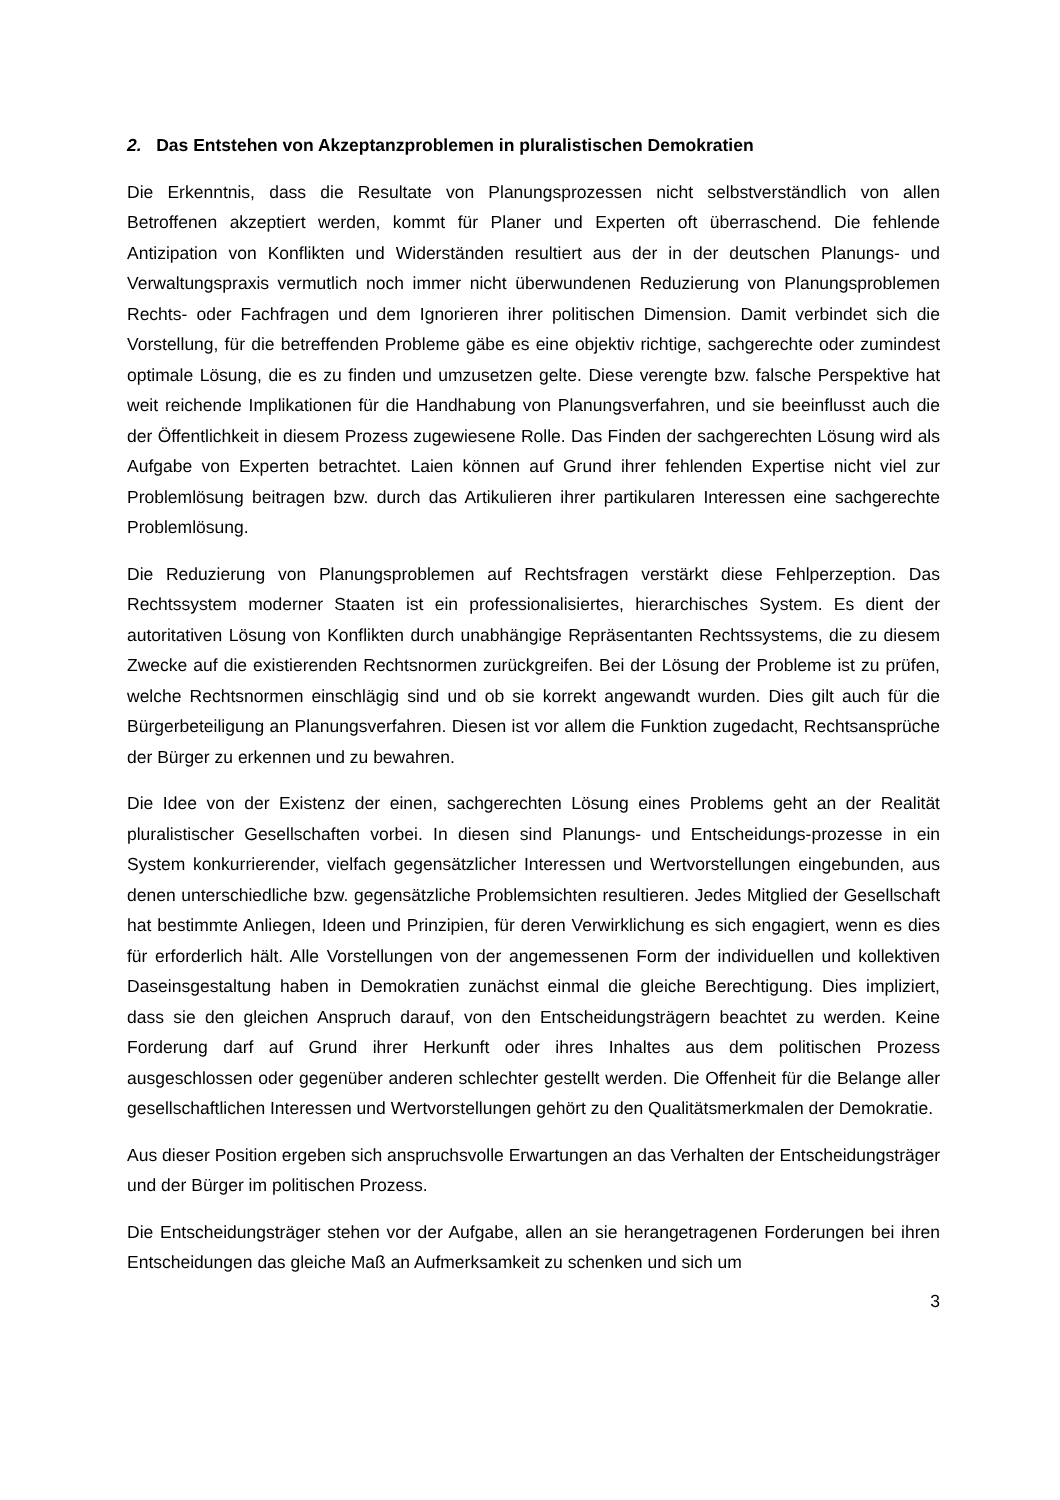2. Das Entstehen von Akzeptanzproblemen in pluralistischen Demokratien
Die Erkenntnis, dass die Resultate von Planungsprozessen nicht selbstverständlich von allen Betroffenen akzeptiert werden, kommt für Planer und Experten oft überraschend. Die fehlende Antizipation von Konflikten und Widerständen resultiert aus der in der deutschen Planungs- und Verwaltungspraxis vermutlich noch immer nicht überwundenen Reduzierung von Planungsproblemen Rechts- oder Fachfragen und dem Ignorieren ihrer politischen Dimension. Damit verbindet sich die Vorstellung, für die betreffenden Probleme gäbe es eine objektiv richtige, sachgerechte oder zumindest optimale Lösung, die es zu finden und umzusetzen gelte. Diese verengte bzw. falsche Perspektive hat weit reichende Implikationen für die Handhabung von Planungsverfahren, und sie beeinflusst auch die der Öffentlichkeit in diesem Prozess zugewiesene Rolle. Das Finden der sachgerechten Lösung wird als Aufgabe von Experten betrachtet. Laien können auf Grund ihrer fehlenden Expertise nicht viel zur Problemlösung beitragen bzw. durch das Artikulieren ihrer partikularen Interessen eine sachgerechte Problemlösung.
Die Reduzierung von Planungsproblemen auf Rechtsfragen verstärkt diese Fehlperzeption. Das Rechtssystem moderner Staaten ist ein professionalisiertes, hierarchisches System. Es dient der autoritativen Lösung von Konflikten durch unabhängige Repräsentanten Rechtssystems, die zu diesem Zwecke auf die existierenden Rechtsnormen zurückgreifen. Bei der Lösung der Probleme ist zu prüfen, welche Rechtsnormen einschlägig sind und ob sie korrekt angewandt wurden. Dies gilt auch für die Bürgerbeteiligung an Planungsverfahren. Diesen ist vor allem die Funktion zugedacht, Rechtsansprüche der Bürger zu erkennen und zu bewahren.
Die Idee von der Existenz der einen, sachgerechten Lösung eines Problems geht an der Realität pluralistischer Gesellschaften vorbei. In diesen sind Planungs- und Entscheidungs-prozesse in ein System konkurrierender, vielfach gegensätzlicher Interessen und Wertvorstellungen eingebunden, aus denen unterschiedliche bzw. gegensätzliche Problemsichten resultieren. Jedes Mitglied der Gesellschaft hat bestimmte Anliegen, Ideen und Prinzipien, für deren Verwirklichung es sich engagiert, wenn es dies für erforderlich hält. Alle Vorstellungen von der angemessenen Form der individuellen und kollektiven Daseinsgestaltung haben in Demokratien zunächst einmal die gleiche Berechtigung. Dies impliziert, dass sie den gleichen Anspruch darauf, von den Entscheidungsträgern beachtet zu werden. Keine Forderung darf auf Grund ihrer Herkunft oder ihres Inhaltes aus dem politischen Prozess ausgeschlossen oder gegenüber anderen schlechter gestellt werden. Die Offenheit für die Belange aller gesellschaftlichen Interessen und Wertvorstellungen gehört zu den Qualitätsmerkmalen der Demokratie.
Aus dieser Position ergeben sich anspruchsvolle Erwartungen an das Verhalten der Entscheidungsträger und der Bürger im politischen Prozess.
Die Entscheidungsträger stehen vor der Aufgabe, allen an sie herangetragenen Forderungen bei ihren Entscheidungen das gleiche Maß an Aufmerksamkeit zu schenken und sich um
3